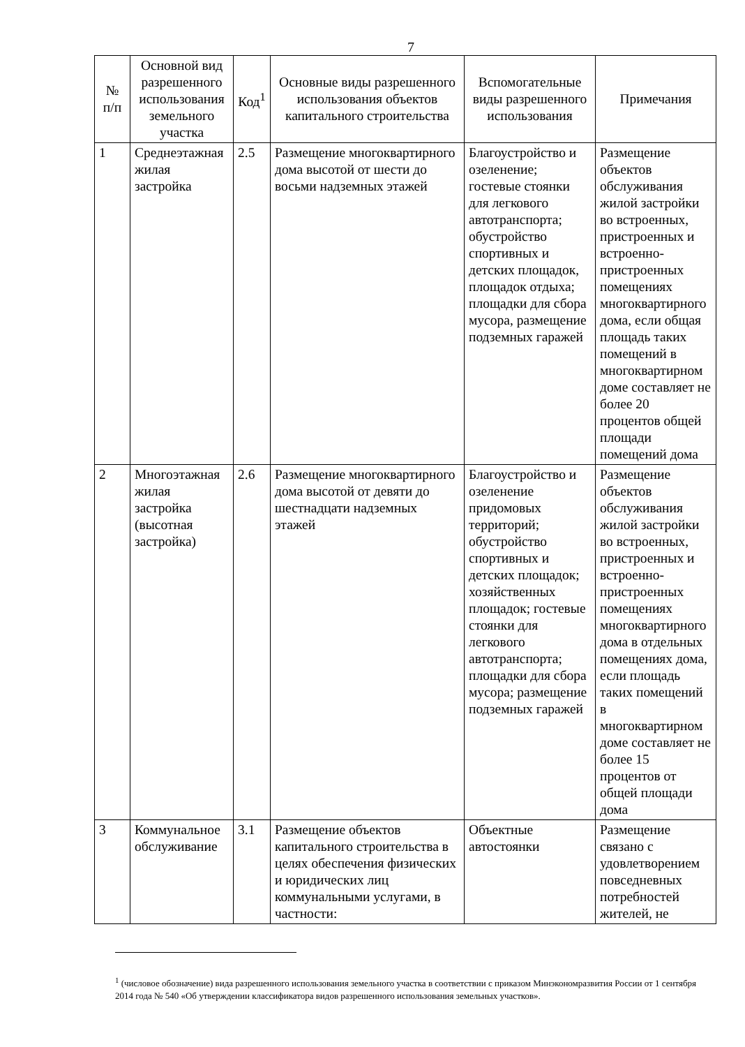7
| № п/п | Основной вид разрешенного использования земельного участка | Код<sup>1</sup> | Основные виды разрешенного использования объектов капитального строительства | Вспомогательные виды разрешенного использования | Примечания |
| --- | --- | --- | --- | --- | --- |
| 1 | Среднеэтажная жилая застройка | 2.5 | Размещение многоквартирного дома высотой от шести до восьми надземных этажей | Благоустройство и озеленение; гостевые стоянки для легкового автотранспорта; обустройство спортивных и детских площадок, площадок отдыха; площадки для сбора мусора, размещение подземных гаражей | Размещение объектов обслуживания жилой застройки во встроенных, пристроенных и встроенно-пристроенных помещениях многоквартирного дома, если общая площадь таких помещений в многоквартирном доме составляет не более 20 процентов общей площади помещений дома |
| 2 | Многоэтажная жилая застройка (высотная застройка) | 2.6 | Размещение многоквартирного дома высотой от девяти до шестнадцати надземных этажей | Благоустройство и озеленение придомовых территорий; обустройство спортивных и детских площадок; хозяйственных площадок; гостевые стоянки для легкового автотранспорта; площадки для сбора мусора; размещение подземных гаражей | Размещение объектов обслуживания жилой застройки во встроенных, пристроенных и встроенно-пристроенных помещениях многоквартирного дома в отдельных помещениях дома, если площадь таких помещений в многоквартирном доме составляет не более 15 процентов от общей площади дома |
| 3 | Коммунальное обслуживание | 3.1 | Размещение объектов капитального строительства в целях обеспечения физических и юридических лиц коммунальными услугами, в частности: | Объектные автостоянки | Размещение связано с удовлетворением повседневных потребностей жителей, не |
<sup>1</sup> (числовое обозначение) вида разрешенного использования земельного участка в соответствии с приказом Минэкономразвития России от 1 сентября 2014 года № 540 «Об утверждении классификатора видов разрешенного использования земельных участков».